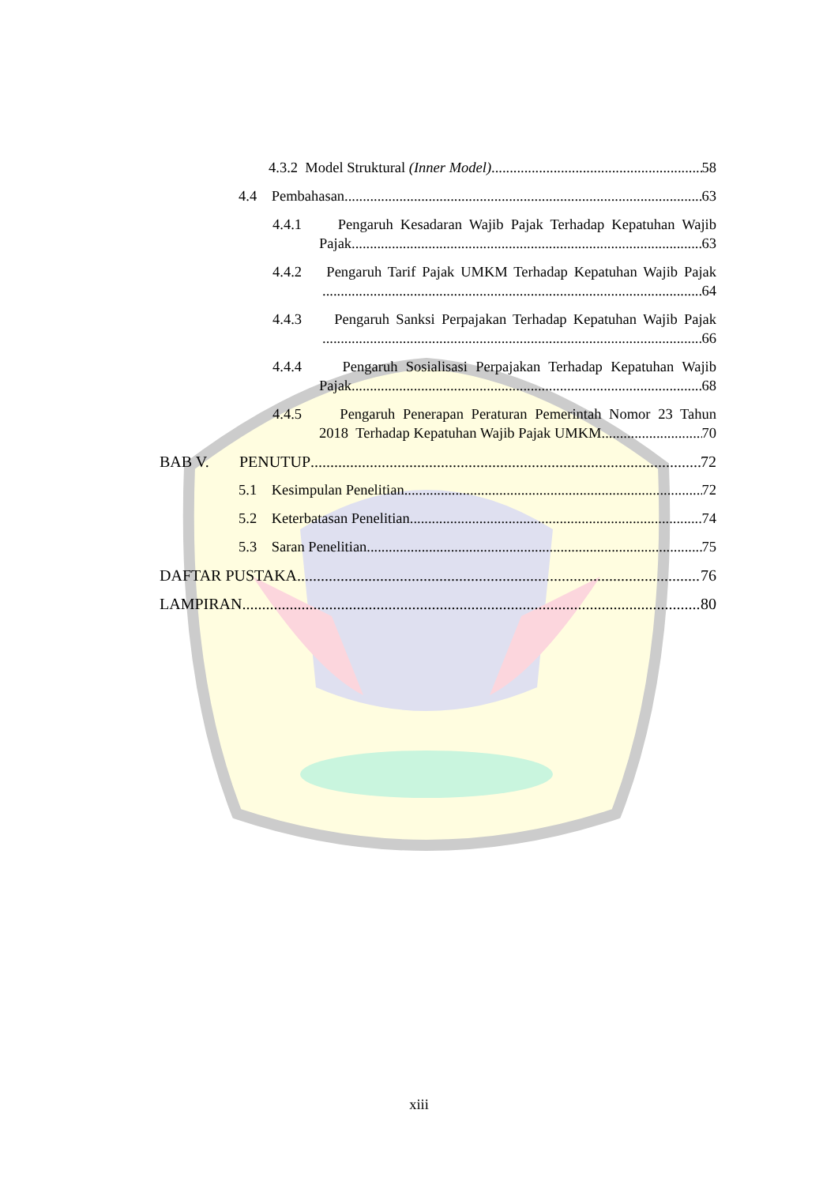4.3.2 Model Struktural (Inner Model) 58
4.4 Pembahasan 63
4.4.1 Pengaruh Kesadaran Wajib Pajak Terhadap Kepatuhan Wajib
Pajak 63
4.4.2 Pengaruh Tarif Pajak UMKM Terhadap Kepatuhan Wajib Pajak
64
4.4.3 Pengaruh Sanksi Perpajakan Terhadap Kepatuhan Wajib Pajak
66
4.4.4 Pengaruh Sosialisasi Perpajakan Terhadap Kepatuhan Wajib
Pajak 68
4.4.5 Pengaruh Penerapan Peraturan Pemerintah Nomor 23 Tahun
2018 Terhadap Kepatuhan Wajib Pajak UMKM 70
BAB V. PENUTUP 72
5.1 Kesimpulan Penelitian 72
5.2 Keterbatasan Penelitian 74
5.3 Saran Penelitian 75
DAFTAR PUSTAKA 76
LAMPIRAN 80
xiii